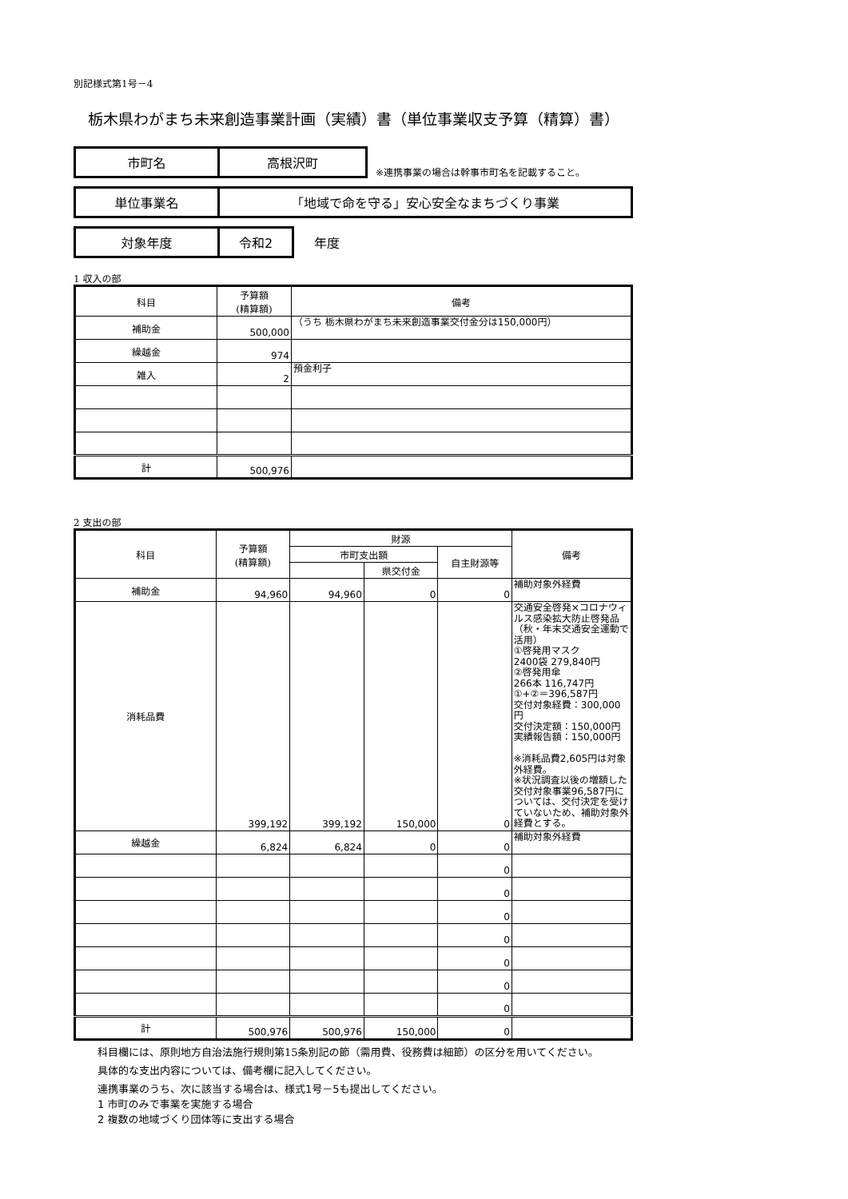別記様式第1号－4
栃木県わがまち未来創造事業計画（実績）書（単位事業収支予算（精算）書）
| 市町名 | 高根沢町 |
※連携事業の場合は幹事市町名を記載すること。
| 単位事業名 | 「地域で命を守る」安心安全なまちづくり事業 |
| 対象年度 | 令和2 |
年度
1 収入の部
| 科目 | 予算額 (精算額) | 備考 |
| --- | --- | --- |
| 補助金 | 500,000 | （うち 栃木県わがまち未来創造事業交付金分は150,000円） |
| 繰越金 | 974 | |
| 雑入 | 2 | 預金利子 |
| 計 | 500,976 | |
2 支出の部
| 科目 | 予算額 (精算額) | 財源 | | | 備考 |
| --- | --- | --- | --- | --- | --- |
| | | 市町支出額 | | 自主財源等 | |
| | | | 県交付金 | | |
| 補助金 | 94,960 | 94,960 | 0 | 0 | 補助対象外経費 |
| 消耗品費 | 399,192 | 399,192 | 150,000 | 0 | 交通安全啓発×コロナウィルス感染拡大防止啓発品 （秋・年末交通安全運動で活用） ①啓発用マスク 2400袋 279,840円 ②啓発用傘 266本 116,747円 ①+②＝396,587円 交付対象経費：300,000円 交付決定額：150,000円 実績報告額：150,000円 ※消耗品費2,605円は対象外経費。 ※状況調査以後の増額した交付対象事業96,587円については、交付決定を受けていないため、補助対象外経費とする。 |
| 繰越金 | 6,824 | 6,824 | 0 | 0 | 補助対象外経費 |
| | | | | 0 | |
| | | | | 0 | |
| | | | | 0 | |
| | | | | 0 | |
| | | | | 0 | |
| | | | | 0 | |
| | | | | 0 | |
| 計 | 500,976 | 500,976 | 150,000 | 0 | |
科目欄には、原則地方自治法施行規則第15条別記の節（需用費、役務費は細節）の区分を用いてください。
具体的な支出内容については、備考欄に記入してください。
連携事業のうち、次に該当する場合は、様式1号－5も提出してください。
1 市町のみで事業を実施する場合
2 複数の地域づくり団体等に支出する場合